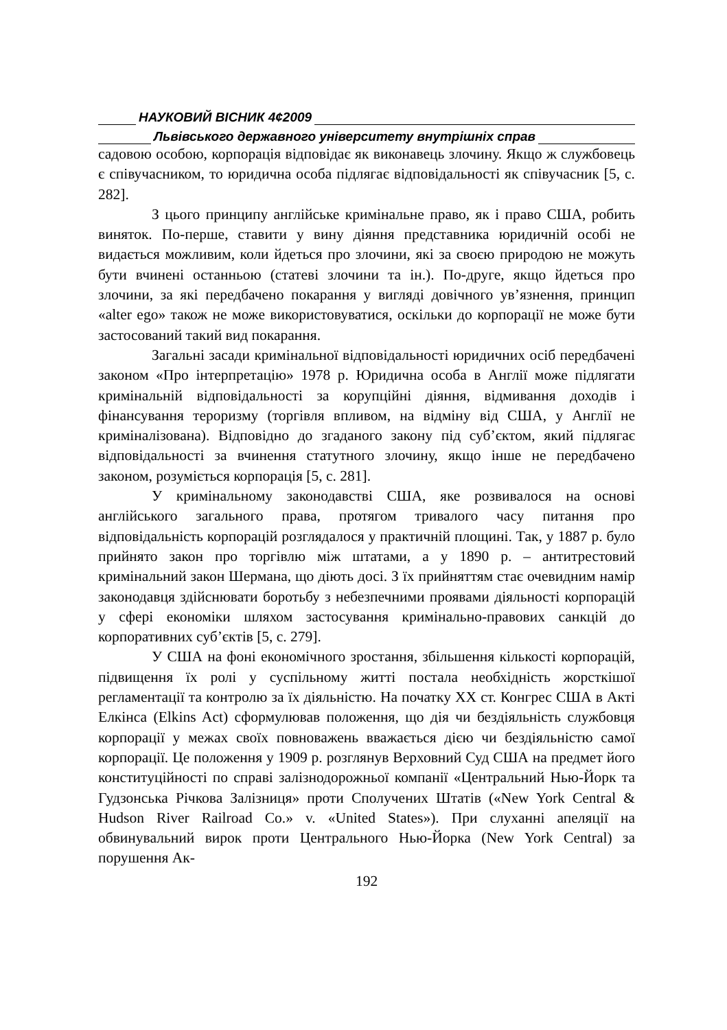НАУКОВИЙ ВІСНИК 4¢2009
Львівського державного університету внутрішніх справ
садовою особою, корпорація відповідає як виконавець злочину. Якщо ж службовець є співучасником, то юридична особа підлягає відповідальності як співучасник [5, с. 282].
З цього принципу англійське кримінальне право, як і право США, робить виняток. По-перше, ставити у вину діяння представника юридичній особі не видається можливим, коли йдеться про злочини, які за своєю природою не можуть бути вчинені останньою (статеві злочини та ін.). По-друге, якщо йдеться про злочини, за які передбачено покарання у вигляді довічного ув’язнення, принцип «alter ego» також не може використовуватися, оскільки до корпорації не може бути застосований такий вид покарання.
Загальні засади кримінальної відповідальності юридичних осіб передбачені законом «Про інтерпретацію» 1978 р. Юридична особа в Англії може підлягати кримінальній відповідальності за корупційні діяння, відмивання доходів і фінансування тероризму (торгівля впливом, на відміну від США, у Англії не криміналізована). Відповідно до згаданого закону під суб’єктом, який підлягає відповідальності за вчинення статутного злочину, якщо інше не передбачено законом, розуміється корпорація [5, с. 281].
У кримінальному законодавстві США, яке розвивалося на основі англійського загального права, протягом тривалого часу питання про відповідальність корпорацій розглядалося у практичній площині. Так, у 1887 р. було прийнято закон про торгівлю між штатами, а у 1890 р. – антитрестовий кримінальний закон Шермана, що діють досі. З їх прийняттям стає очевидним намір законодавця здійснювати боротьбу з небезпечними проявами діяльності корпорацій у сфері економіки шляхом застосування кримінально-правових санкцій до корпоративних суб’єктів [5, с. 279].
У США на фоні економічного зростання, збільшення кількості корпорацій, підвищення їх ролі у суспільному житті постала необхідність жорсткішої регламентації та контролю за їх діяльністю. На початку XX ст. Конгрес США в Акті Елкінса (Elkins Act) сформулював положення, що дія чи бездіяльність службовця корпорації у межах своїх повноважень вважається дією чи бездіяльністю самої корпорації. Це положення у 1909 р. розглянув Верховний Суд США на предмет його конституційності по справі залізнодорожньої компанії «Центральний Нью-Йорк та Гудзонська Річкова Залізниця» проти Сполучених Штатів («New York Central & Hudson River Railroad Co.» v. «United States»). При слуханні апеляції на обвинувальний вирок проти Центрального Нью-Йорка (New York Central) за порушення Ак-
192